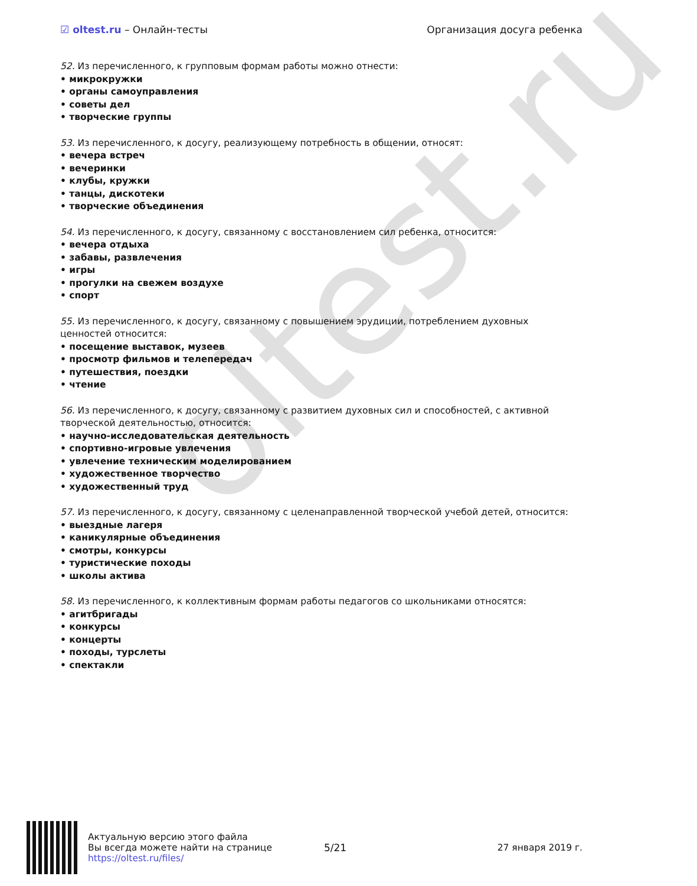oltest.ru
☑ oltest.ru – Онлайн-тесты Организация досуга ребенка
52. Из перечисленного, к групповым формам работы можно отнести:
• микрокружки
• органы самоуправления
• советы дел
• творческие группы
53. Из перечисленного, к досугу, реализующему потребность в общении, относят:
• вечера встреч
• вечеринки
• клубы, кружки
• танцы, дискотеки
• творческие объединения
54. Из перечисленного, к досугу, связанному с восстановлением сил ребенка, относится:
• вечера отдыха
• забавы, развлечения
• игры
• прогулки на свежем воздухе
• спорт
55. Из перечисленного, к досугу, связанному с повышением эрудиции, потреблением духовных ценностей относится:
• посещение выставок, музеев
• просмотр фильмов и телепередач
• путешествия, поездки
• чтение
56. Из перечисленного, к досугу, связанному с развитием духовных сил и способностей, с активной творческой деятельностью, относится:
• научно-исследовательская деятельность
• спортивно-игровые увлечения
• увлечение техническим моделированием
• художественное творчество
• художественный труд
57. Из перечисленного, к досугу, связанному с целенаправленной творческой учебой детей, относится:
• выездные лагеря
• каникулярные объединения
• смотры, конкурсы
• туристические походы
• школы актива
58. Из перечисленного, к коллективным формам работы педагогов со школьниками относятся:
• агитбригады
• конкурсы
• концерты
• походы, турслеты
• спектакли
Актуальную версию этого файла
Вы всегда можете найти на странице
https://oltest.ru/files/
5/21 27 января 2019 г.